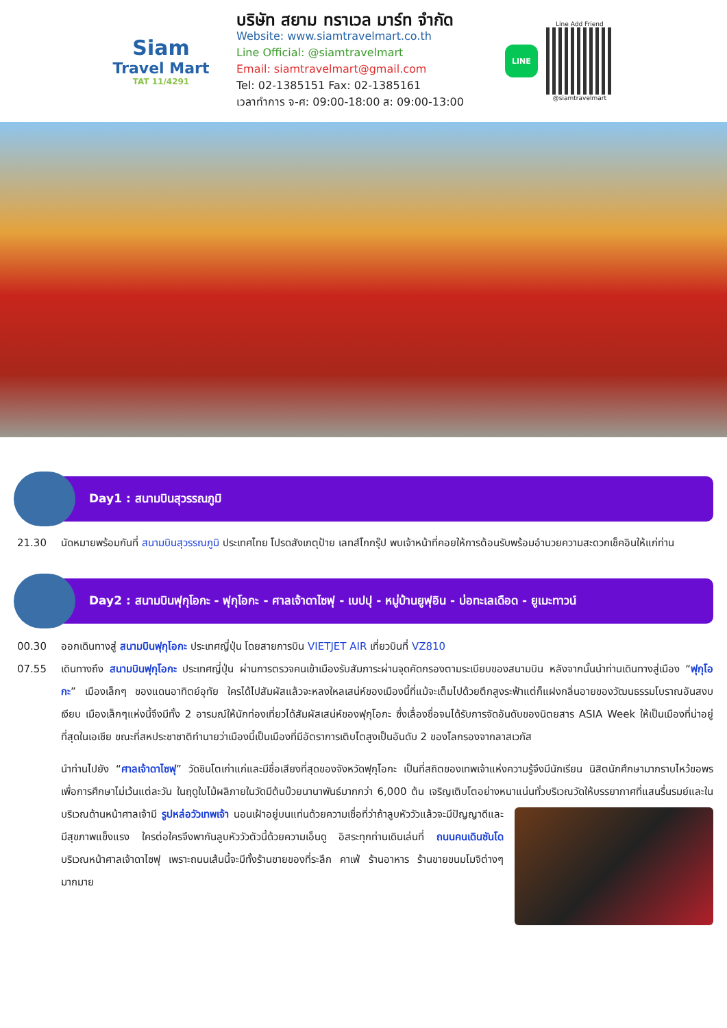Siam
Travel Mart
TAT 11/4291
บริษัท สยาม ทราเวล มาร์ท จำกัด
Website: www.siamtravelmart.co.th
Line Official: @siamtravelmart
Email: siamtravelmart@gmail.com
Tel: 02-1385151 Fax: 02-1385161
เวลาทำการ จ-ศ: 09:00-18:00 ส: 09:00-13:00
LINE
Line Add Friend
@siamtravelmart
Day1 : สนามบินสุวรรณภูมิ
21.30 นัดหมายพร้อมกันที่ สนามบินสุวรรณภูมิ ประเทศไทย โปรดสังเกตุป้าย เลทส์โกกรุ๊ป พบเจ้าหน้าที่คอยให้การต้อนรับพร้อมอำนวยความสะดวกเช็คอินให้แก่ท่าน
Day2 : สนามบินฟุกุโอกะ - ฟุกุโอกะ - ศาลเจ้าดาไซฟุ - เบปปุ - หมู่บ้านยูฟุอิน - บ่อทะเลเดือด - ยูเมะทาวน์
00.30 ออกเดินทางสู่ สนามบินฟุกุโอกะ ประเทศญี่ปุ่น โดยสายการบิน VIETJET AIR เที่ยวบินที่ VZ810
07.55 เดินทางถึง สนามบินฟุกุโอกะ ประเทศญี่ปุ่น ผ่านการตรวจคนเข้าเมืองรับสัมภาระผ่านจุดคัดกรองตามระเบียบของสนามบิน หลังจากนั้นนำท่านเดินทางสู่เมือง “ฟุกุโอกะ” เมืองเล็กๆ ของแดนอาทิตย์อุทัย ใครได้ไปสัมผัสแล้วจะหลงใหลเสน่ห์ของเมืองนี้ที่แม้จะเต็มไปด้วยตึกสูงระฟ้าแต่ก็แฝงกลิ่นอายของวัฒนธรรมโบราณอันสงบเงียบ เมืองเล็กๆแห่งนี้จึงมีทั้ง 2 อารมณ์ให้นักท่องเที่ยวได้สัมผัสเสน่ห์ของฟุกุโอกะ ซึ่งเลื่องชื่อจนได้รับการจัดอันดับของนิตยสาร ASIA Week ให้เป็นเมืองที่น่าอยู่ที่สุดในเอเชีย ขณะที่สหประชาชาติทำนายว่าเมืองนี้เป็นเมืองที่มีอัตราการเติบโตสูงเป็นอันดับ 2 ของโลกรองจากลาสเวกัส
นำท่านไปยัง “ศาลเจ้าดาไซฟุ” วัดชินโตเก่าแก่และมีชื่อเสียงที่สุดของจังหวัดฟุกุโอกะ เป็นที่สถิตของเทพเจ้าแห่งความรู้จึงมีนักเรียน นิสิตนักศึกษามากราบไหว้ขอพรเพื่อการศึกษาไม่เว้นแต่ละวัน ในฤดูใบไม้ผลิภายในวัดมีต้นบ๊วยนานาพันธ์มากกว่า 6,000 ต้น เจริญเติบโตอย่างหนาแน่น
ทั่วบริเวณวัดให้บรรยากาศที่แสนรื่นรมย์และในบริเวณด้านหน้าศาลเจ้ามี รูปหล่อวัวเทพเจ้า นอนเฝ้าอยู่บนแท่นด้วยความเชื่อที่ว่าถ้าลูบหัววัวแล้วจะมีปัญญาดีและมีสุขภาพแข็งแรง ใครต่อใครจึงพากันลูบหัววัวตัวนี้ด้วยความเอ็นดู อิสระทุกท่านเดินเล่นที่ ถนนคนเดินซันโด บริเวณหน้าศาลเจ้าดาไซฟุ เพราะถนนเส้นนี้จะมีทั้งร้านขายของที่ระลึก คาเฟ่ ร้านอาหาร ร้านขายขนมโมจิต่างๆมากมาย